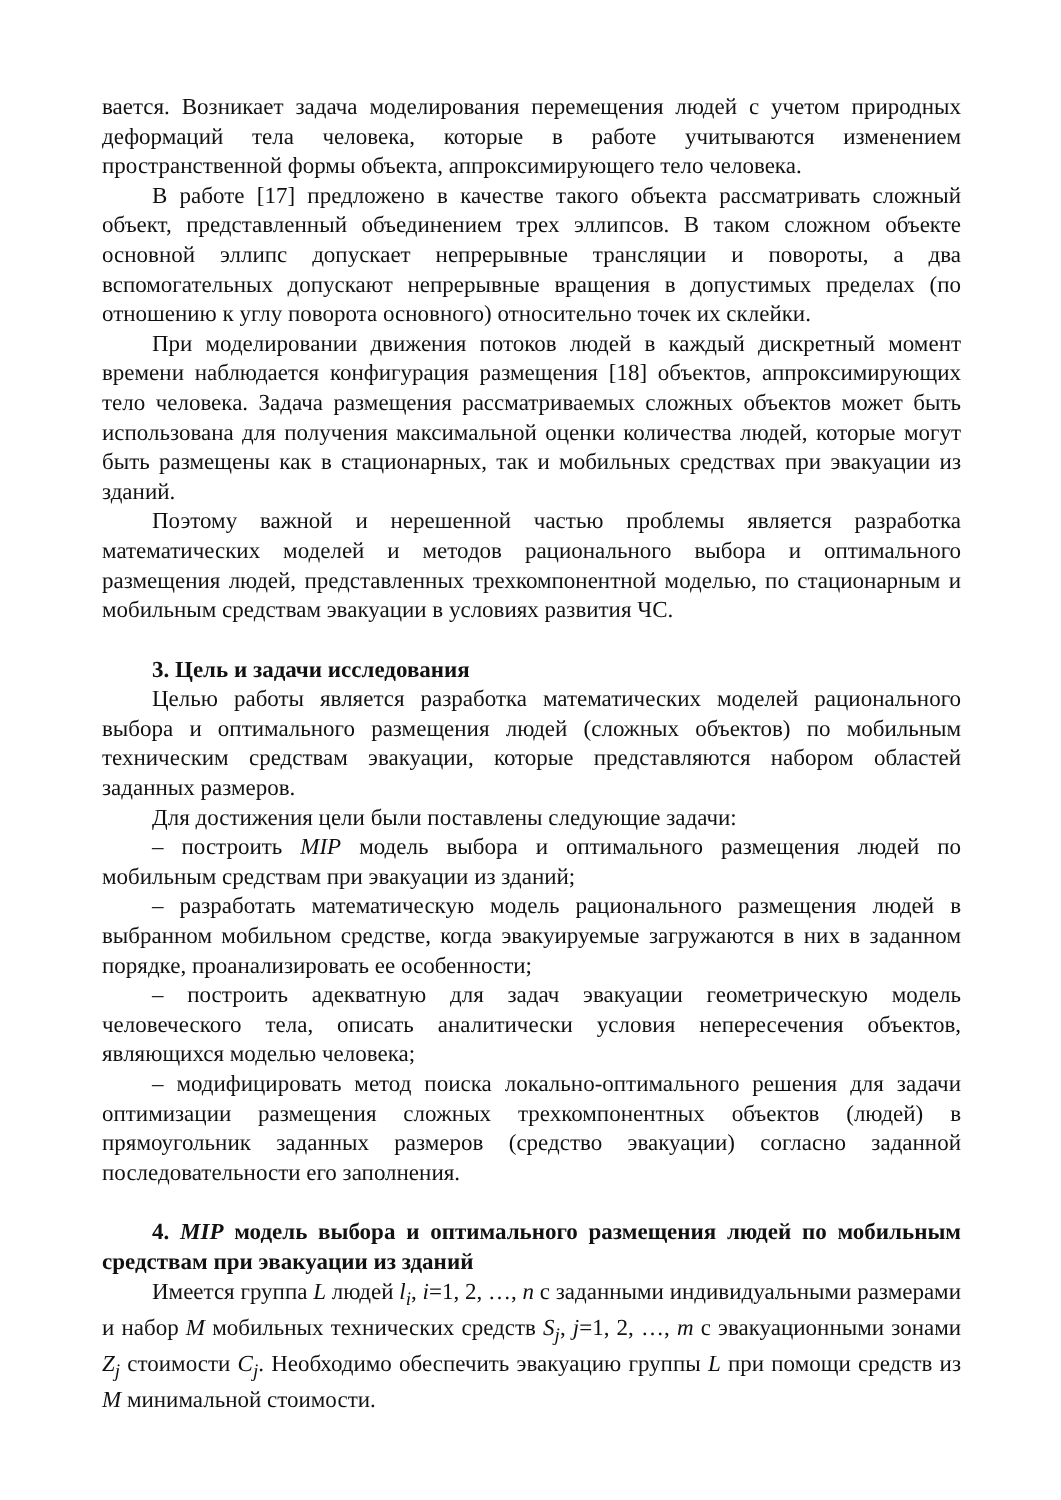вается. Возникает задача моделирования перемещения людей с учетом природных деформаций тела человека, которые в работе учитываются изменением пространственной формы объекта, аппроксимирующего тело человека.
В работе [17] предложено в качестве такого объекта рассматривать сложный объект, представленный объединением трех эллипсов. В таком сложном объекте основной эллипс допускает непрерывные трансляции и повороты, а два вспомогательных допускают непрерывные вращения в допустимых пределах (по отношению к углу поворота основного) относительно точек их склейки.
При моделировании движения потоков людей в каждый дискретный момент времени наблюдается конфигурация размещения [18] объектов, аппроксимирующих тело человека. Задача размещения рассматриваемых сложных объектов может быть использована для получения максимальной оценки количества людей, которые могут быть размещены как в стационарных, так и мобильных средствах при эвакуации из зданий.
Поэтому важной и нерешенной частью проблемы является разработка математических моделей и методов рационального выбора и оптимального размещения людей, представленных трехкомпонентной моделью, по стационарным и мобильным средствам эвакуации в условиях развития ЧС.
3. Цель и задачи исследования
Целью работы является разработка математических моделей рационального выбора и оптимального размещения людей (сложных объектов) по мобильным техническим средствам эвакуации, которые представляются набором областей заданных размеров.
Для достижения цели были поставлены следующие задачи:
– построить MIP модель выбора и оптимального размещения людей по мобильным средствам при эвакуации из зданий;
– разработать математическую модель рационального размещения людей в выбранном мобильном средстве, когда эвакуируемые загружаются в них в заданном порядке, проанализировать ее особенности;
– построить адекватную для задач эвакуации геометрическую модель человеческого тела, описать аналитически условия непересечения объектов, являющихся моделью человека;
– модифицировать метод поиска локально-оптимального решения для задачи оптимизации размещения сложных трехкомпонентных объектов (людей) в прямоугольник заданных размеров (средство эвакуации) согласно заданной последовательности его заполнения.
4. MIP модель выбора и оптимального размещения людей по мобильным средствам при эвакуации из зданий
Имеется группа L людей l<sub>i</sub>, i=1, 2, …, n с заданными индивидуальными размерами и набор M мобильных технических средств S<sub>j</sub>, j=1, 2, …, m с эвакуационными зонами Z<sub>j</sub> стоимости C<sub>j</sub>. Необходимо обеспечить эвакуацию группы L при помощи средств из M минимальной стоимости.